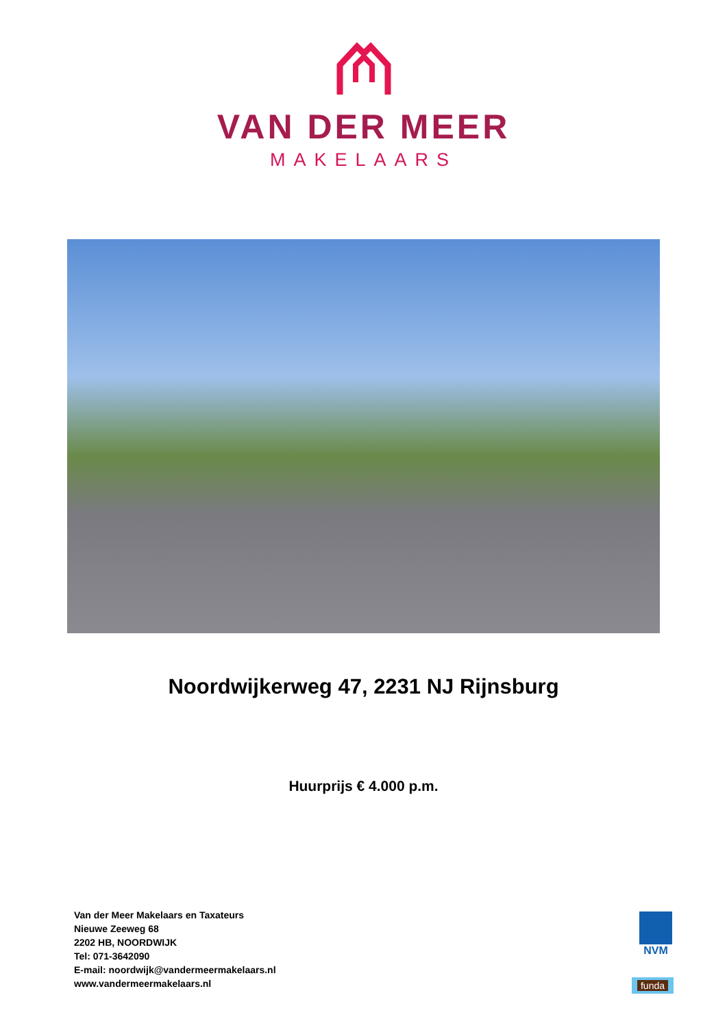VAN DER MEER
MAKELAARS
Noordwijkerweg 47, 2231 NJ Rijnsburg
Huurprijs € 4.000 p.m.
Van der Meer Makelaars en Taxateurs
Nieuwe Zeeweg 68
2202 HB, NOORDWIJK
Tel: 071-3642090
E-mail: noordwijk@vandermeermakelaars.nl
www.vandermeermakelaars.nl
NVM
funda